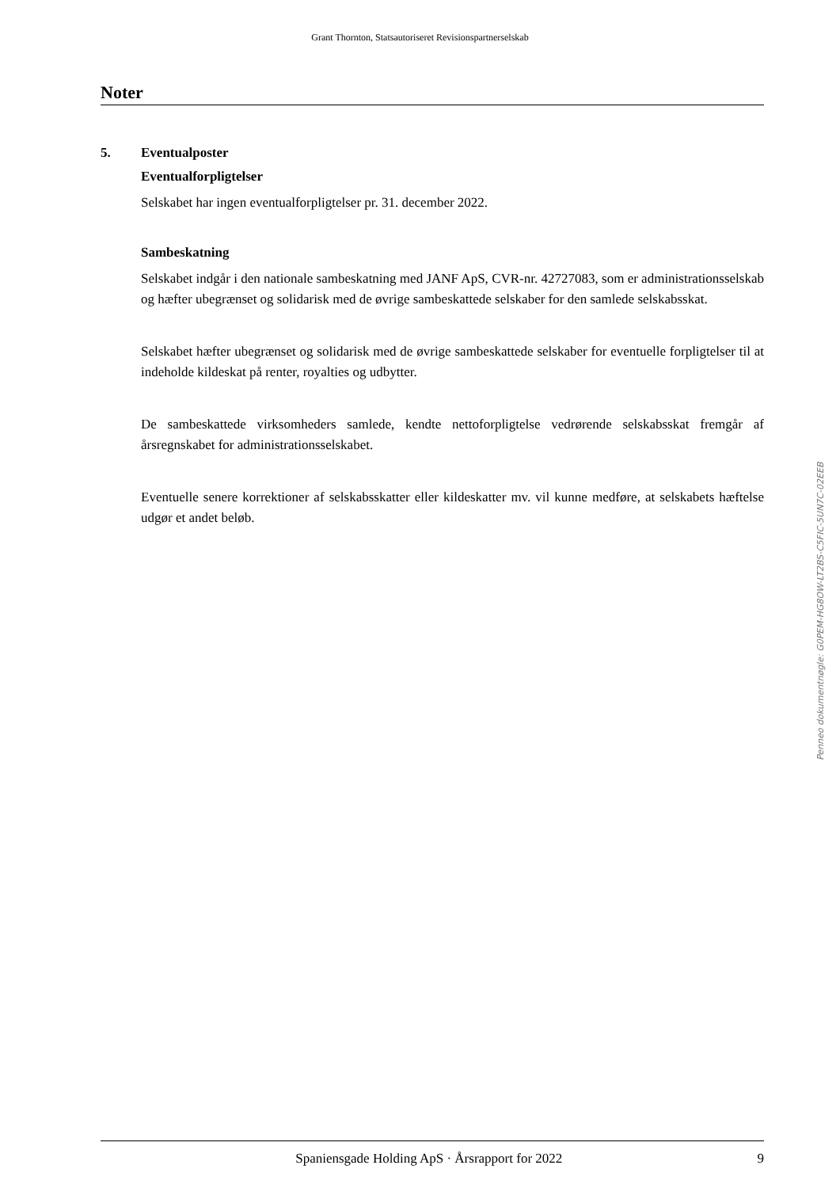Grant Thornton, Statsautoriseret Revisionspartnerselskab
Noter
5. Eventualposter
Eventualforpligtelser
Selskabet har ingen eventualforpligtelser pr. 31. december 2022.
Sambeskatning
Selskabet indgår i den nationale sambeskatning med JANF ApS, CVR-nr. 42727083, som er administrationsselskab og hæfter ubegrænset og solidarisk med de øvrige sambeskattede selskaber for den samlede selskabsskat.
Selskabet hæfter ubegrænset og solidarisk med de øvrige sambeskattede selskaber for eventuelle forpligtelser til at indeholde kildeskat på renter, royalties og udbytter.
De sambeskattede virksomheders samlede, kendte nettoforpligtelse vedrørende selskabsskat fremgår af årsregnskabet for administrationsselskabet.
Eventuelle senere korrektioner af selskabsskatter eller kildeskatter mv. vil kunne medføre, at selskabets hæftelse udgør et andet beløb.
Spaniensgade Holding ApS · Årsrapport for 2022 9
Penneo dokumentnøgle: G0PEM-HG8OW-LT2BS-C5FIC-5UN7C-02EEB